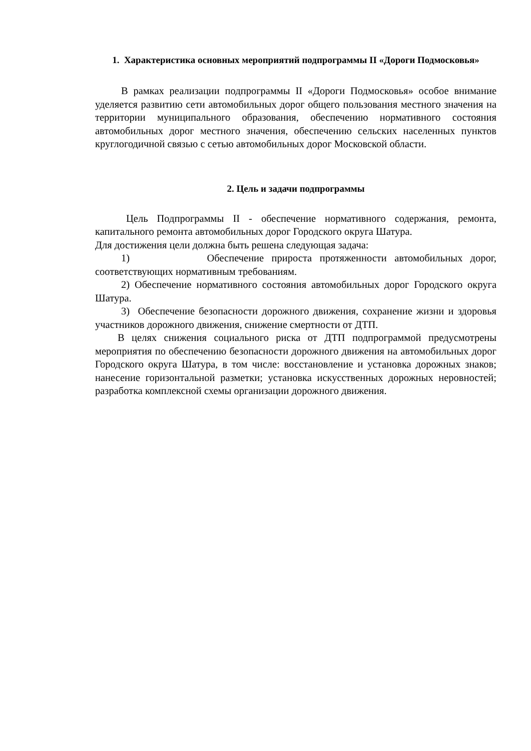1. Характеристика основных мероприятий подпрограммы II «Дороги Подмосковья»
В рамках реализации подпрограммы II «Дороги Подмосковья» особое внимание уделяется развитию сети автомобильных дорог общего пользования местного значения на территории муниципального образования, обеспечению нормативного состояния автомобильных дорог местного значения, обеспечению сельских населенных пунктов круглогодичной связью с сетью автомобильных дорог Московской области.
2. Цель и задачи подпрограммы
Цель Подпрограммы II - обеспечение нормативного содержания, ремонта, капитального ремонта автомобильных дорог Городского округа Шатура.
Для достижения цели должна быть решена следующая задача:
1) Обеспечение прироста протяженности автомобильных дорог, соответствующих нормативным требованиям.
2) Обеспечение нормативного состояния автомобильных дорог Городского округа Шатура.
3) Обеспечение безопасности дорожного движения, сохранение жизни и здоровья участников дорожного движения, снижение смертности от ДТП.
В целях снижения социального риска от ДТП подпрограммой предусмотрены мероприятия по обеспечению безопасности дорожного движения на автомобильных дорог Городского округа Шатура, в том числе: восстановление и установка дорожных знаков; нанесение горизонтальной разметки; установка искусственных дорожных неровностей; разработка комплексной схемы организации дорожного движения.